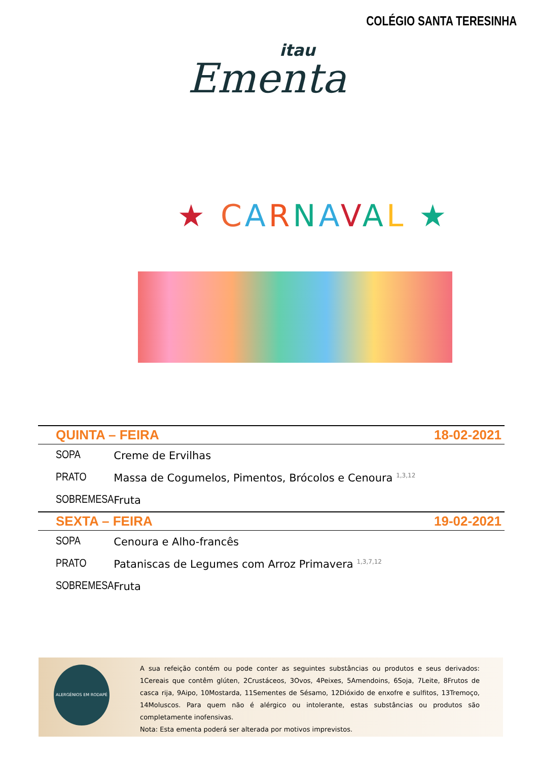COLÉGIO SANTA TERESINHA
itau
Ementa
★ CARNAVAL ★
| QUINTA – FEIRA | | 18-02-2021 |
| --- | --- | --- |
| SOPA | Creme de Ervilhas | |
| PRATO | Massa de Cogumelos, Pimentos, Brócolos e Cenoura <sup>1,3,12</sup> | |
| SOBREMESA | Fruta | |
| SEXTA – FEIRA | | 19-02-2021 |
| SOPA | Cenoura e Alho-francês | |
| PRATO | Pataniscas de Legumes com Arroz Primavera <sup>1,3,7,12</sup> | |
| SOBREMESA | Fruta | |
ALERGÉNIOS EM RODAPÉ
A sua refeição contém ou pode conter as seguintes substâncias ou produtos e seus derivados: 1Cereais que contêm glúten, 2Crustáceos, 3Ovos, 4Peixes, 5Amendoins, 6Soja, 7Leite, 8Frutos de casca rija, 9Aipo, 10Mostarda, 11Sementes de Sésamo, 12Dióxido de enxofre e sulfitos, 13Tremoço, 14Moluscos. Para quem não é alérgico ou intolerante, estas substâncias ou produtos são completamente inofensivas.
Nota: Esta ementa poderá ser alterada por motivos imprevistos.